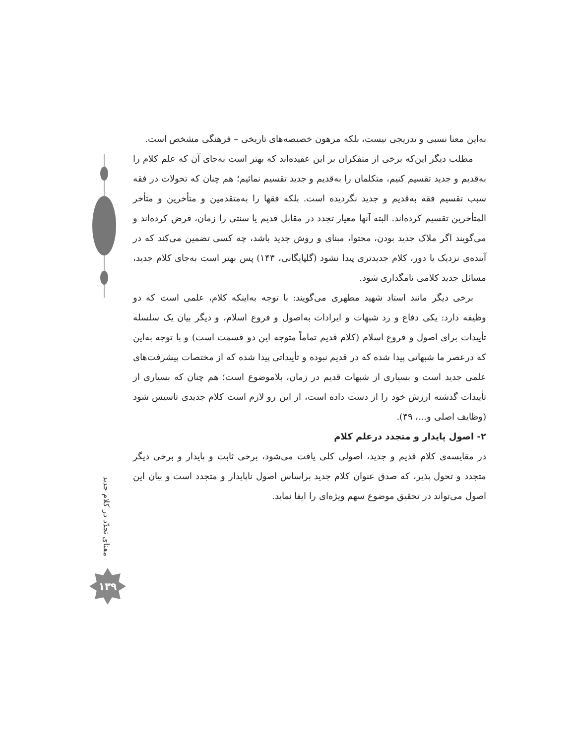به‌این معنا نسبی و تدریجی نیست، بلکه مرهون خصیصه‌های تاریخی – فرهنگی مشخص است.
مطلب دیگر این‌که برخی از متفکران بر این عقیده‌اند که بهتر است به‌جای آن که علم کلام را به‌قدیم و جدید تقسیم کنیم، متکلمان را به‌قدیم و جدید تقسیم نمائیم؛ هم چنان که تحولات در فقه سبب تقسیم فقه به‌قدیم و جدید نگردیده است. بلکه فقها را به‌متقدمین و متأخرین و متأخر المتأخرین تقسیم کرده‌اند. البته آنها معیار تجدد در مقابل قدیم یا سنتی را زمان، فرض کرده‌اند و می‌گویند اگر ملاک جدید بودن، محتوا، مبنای و روش جدید باشد، چه کسی تضمین می‌کند که در آینده‌ی نزدیک یا دور، کلام جدیدتری پیدا نشود (گلپایگانی، ۱۴۳) پس بهتر است به‌جای کلام جدید، مسائل جدید کلامی نامگذاری شود.
برخی دیگر مانند استاد شهید مطهری می‌گویند: با توجه به‌اینکه کلام، علمی است که دو وظیفه دارد: یکی دفاع و رد شبهات و ایرادات به‌اصول و فروع اسلام، و دیگر بیان یک سلسله تأییدات برای اصول و فروع اسلام (کلام قدیم تماماً متوجه این دو قسمت است) و با توجه به‌این که درعصر ما شبهاتی پیدا شده که در قدیم نبوده و تأییداتی پیدا شده که از مختصات پیشرفت‌های علمی جدید است و بسیاری از شبهات قدیم در زمان، بلاموضوع است؛ هم چنان که بسیاری از تأییدات گذشته ارزش خود را از دست داده است، از این رو لازم است کلام جدیدی تاسیس شود (وظایف اصلی و...، ۴۹).
۲- اصول پایدار و متجدد درعلم کلام
در مقایسه‌ی کلام قدیم و جدید، اصولی کلی یافت می‌شود، برخی ثابت و پایدار و برخی دیگر متجدد و تحول پذیر، که صدق عنوان کلام جدید براساس اصول ناپایدار و متجدد است و بیان این اصول می‌تواند در تحقیق موضوع سهم ویژه‌ای را ایفا نماید.
معنای تجدّد در کلام جدید
۱۳۹